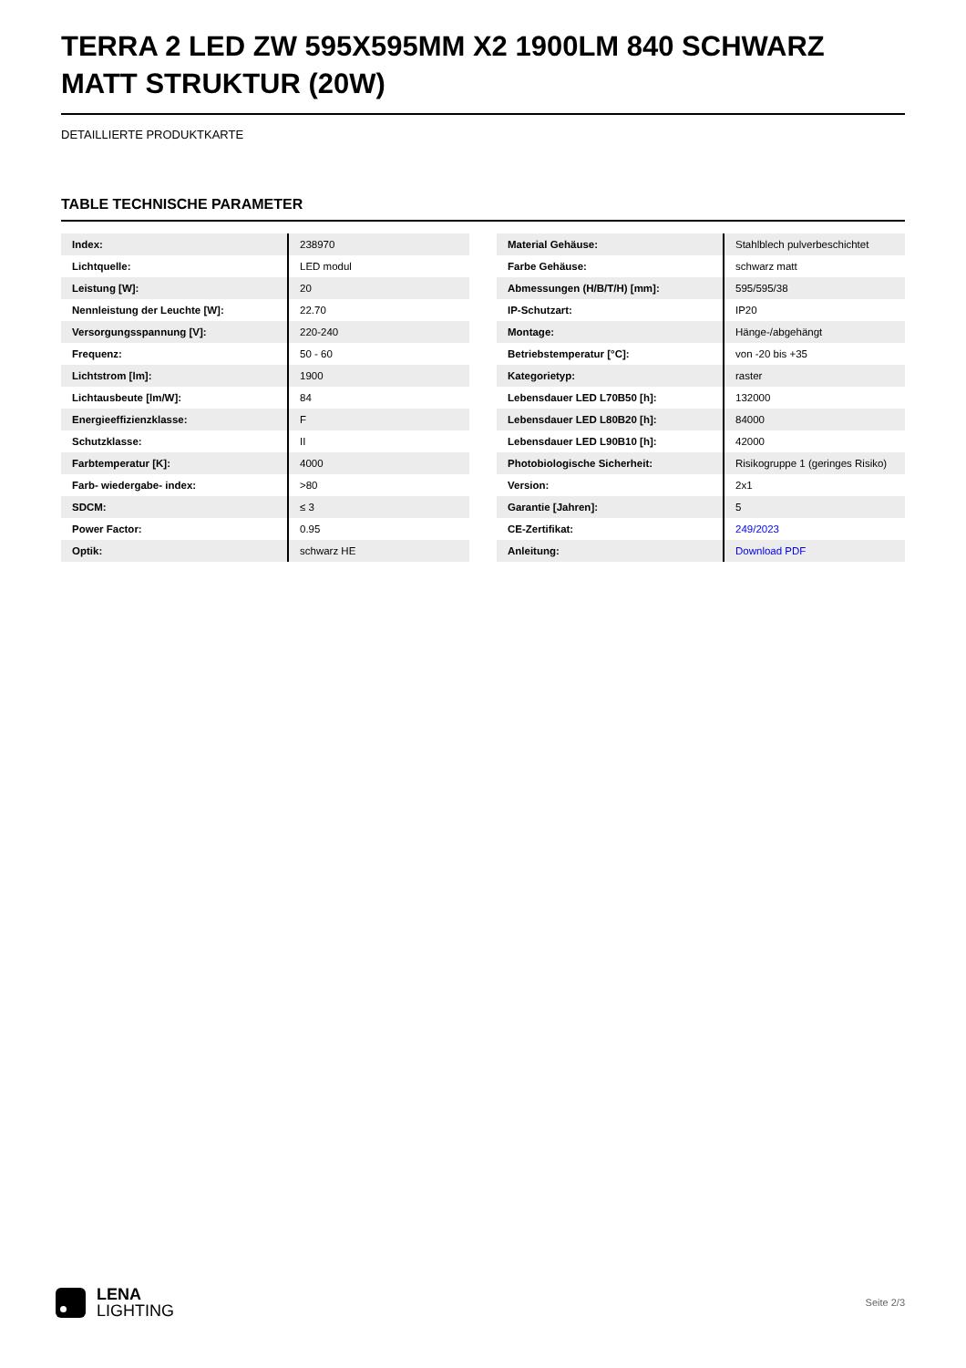TERRA 2 LED ZW 595X595MM X2 1900LM 840 SCHWARZ MATT STRUKTUR (20W)
DETAILLIERTE PRODUKTKARTE
TABLE TECHNISCHE PARAMETER
| Index: | 238970 |
| Lichtquelle: | LED modul |
| Leistung [W]: | 20 |
| Nennleistung der Leuchte [W]: | 22.70 |
| Versorgungsspannung [V]: | 220-240 |
| Frequenz: | 50 - 60 |
| Lichtstrom [lm]: | 1900 |
| Lichtausbeute [lm/W]: | 84 |
| Energieeffizienzklasse: | F |
| Schutzklasse: | II |
| Farbtemperatur [K]: | 4000 |
| Farb- wiedergabe- index: | >80 |
| SDCM: | ≤ 3 |
| Power Factor: | 0.95 |
| Optik: | schwarz HE |
| Material Gehäuse: | Stahlblech pulverbeschichtet |
| Farbe Gehäuse: | schwarz matt |
| Abmessungen (H/B/T/H) [mm]: | 595/595/38 |
| IP-Schutzart: | IP20 |
| Montage: | Hänge-/abgehängt |
| Betriebstemperatur [°C]: | von -20 bis +35 |
| Kategorietyp: | raster |
| Lebensdauer LED L70B50 [h]: | 132000 |
| Lebensdauer LED L80B20 [h]: | 84000 |
| Lebensdauer LED L90B10 [h]: | 42000 |
| Photobiologische Sicherheit: | Risikogruppe 1 (geringes Risiko) |
| Version: | 2x1 |
| Garantie [Jahren]: | 5 |
| CE-Zertifikat: | 249/2023 |
| Anleitung: | Download PDF |
LENA
LIGHTING
Seite 2/3